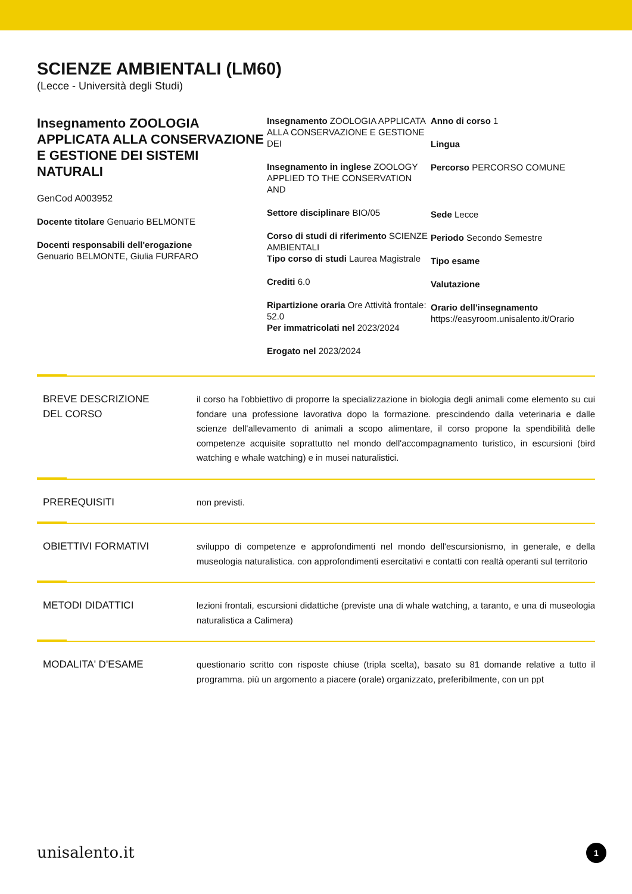SCIENZE AMBIENTALI (LM60)
(Lecce - Università degli Studi)
Insegnamento ZOOLOGIA APPLICATA ALLA CONSERVAZIONE E GESTIONE DEI SISTEMI NATURALI
GenCod A003952
Docente titolare Genuario BELMONTE
Docenti responsabili dell'erogazione
Genuario BELMONTE, Giulia FURFARO
Insegnamento ZOOLOGIA APPLICATA ALLA CONSERVAZIONE E GESTIONE DEI
Insegnamento in inglese ZOOLOGY APPLIED TO THE CONSERVATION AND
Settore disciplinare BIO/05
Corso di studi di riferimento SCIENZE AMBIENTALI
Tipo corso di studi Laurea Magistrale
Crediti 6.0
Ripartizione oraria Ore Attività frontale: 52.0
Per immatricolati nel 2023/2024
Erogato nel 2023/2024
Anno di corso 1
Lingua
Percorso PERCORSO COMUNE
Sede Lecce
Periodo Secondo Semestre
Tipo esame
Valutazione
Orario dell'insegnamento
https://easyroom.unisalento.it/Orario
BREVE DESCRIZIONE
DEL CORSO
il corso ha l'obbiettivo di proporre la specializzazione in biologia degli animali come elemento su cui fondare una professione lavorativa dopo la formazione. prescindendo dalla veterinaria e dalle scienze dell'allevamento di animali a scopo alimentare, il corso propone la spendibilità delle competenze acquisite soprattutto nel mondo dell'accompagnamento turistico, in escursioni (bird watching e whale watching) e in musei naturalistici.
PREREQUISITI non previsti.
OBIETTIVI FORMATIVI sviluppo di competenze e approfondimenti nel mondo dell'escursionismo, in generale, e della museologia naturalistica. con approfondimenti esercitativi e contatti con realtà operanti sul territorio
METODI DIDATTICI lezioni frontali, escursioni didattiche (previste una di whale watching, a taranto, e una di museologia naturalistica a Calimera)
MODALITA' D'ESAME questionario scritto con risposte chiuse (tripla scelta), basato su 81 domande relative a tutto il programma. più un argomento a piacere (orale) organizzato, preferibilmente, con un ppt
unisalento.it 1